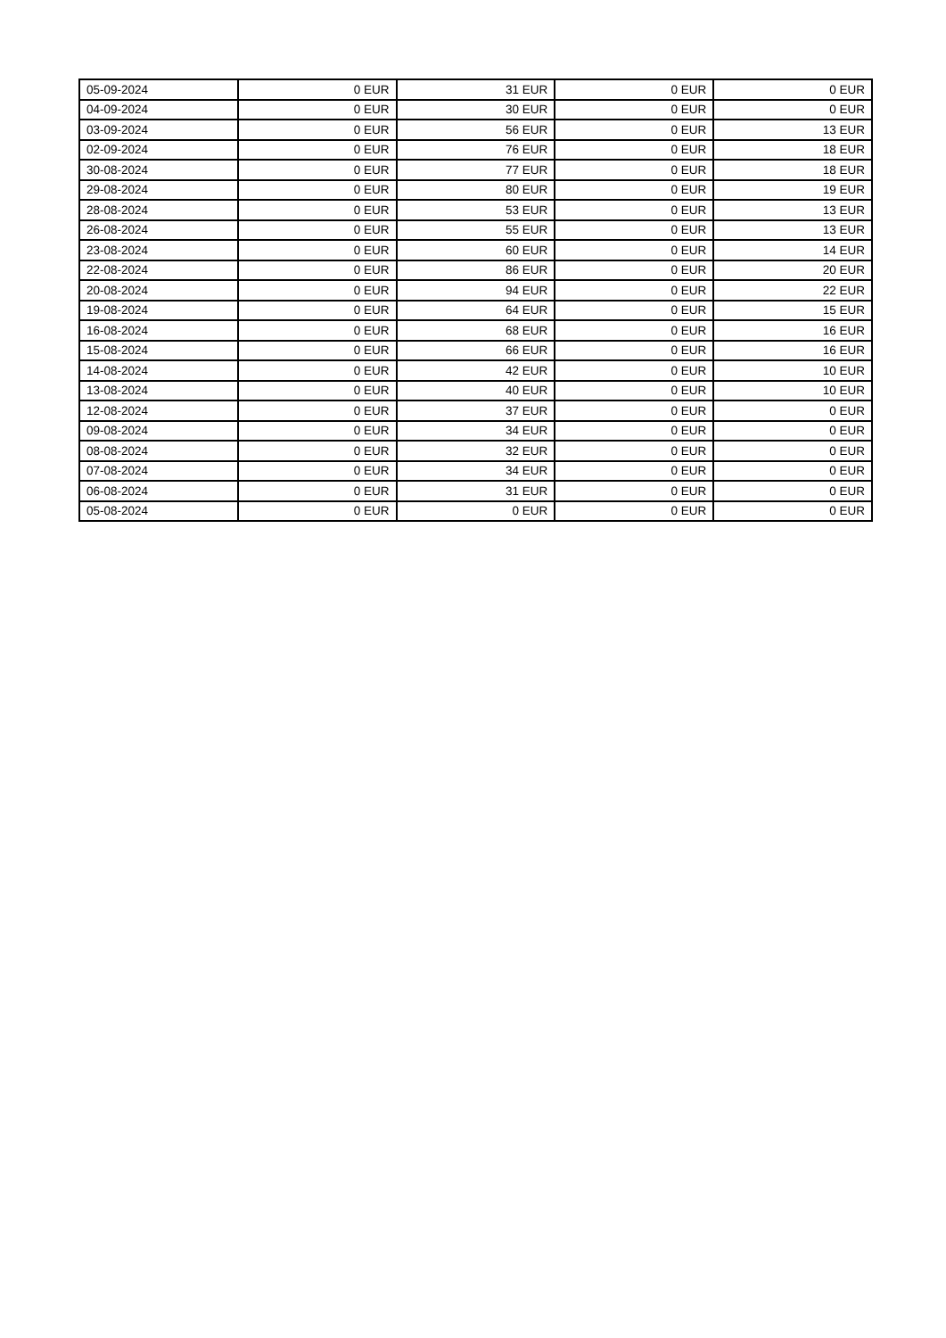| 05-09-2024 | 0 EUR | 31 EUR | 0 EUR | 0 EUR |
| 04-09-2024 | 0 EUR | 30 EUR | 0 EUR | 0 EUR |
| 03-09-2024 | 0 EUR | 56 EUR | 0 EUR | 13 EUR |
| 02-09-2024 | 0 EUR | 76 EUR | 0 EUR | 18 EUR |
| 30-08-2024 | 0 EUR | 77 EUR | 0 EUR | 18 EUR |
| 29-08-2024 | 0 EUR | 80 EUR | 0 EUR | 19 EUR |
| 28-08-2024 | 0 EUR | 53 EUR | 0 EUR | 13 EUR |
| 26-08-2024 | 0 EUR | 55 EUR | 0 EUR | 13 EUR |
| 23-08-2024 | 0 EUR | 60 EUR | 0 EUR | 14 EUR |
| 22-08-2024 | 0 EUR | 86 EUR | 0 EUR | 20 EUR |
| 20-08-2024 | 0 EUR | 94 EUR | 0 EUR | 22 EUR |
| 19-08-2024 | 0 EUR | 64 EUR | 0 EUR | 15 EUR |
| 16-08-2024 | 0 EUR | 68 EUR | 0 EUR | 16 EUR |
| 15-08-2024 | 0 EUR | 66 EUR | 0 EUR | 16 EUR |
| 14-08-2024 | 0 EUR | 42 EUR | 0 EUR | 10 EUR |
| 13-08-2024 | 0 EUR | 40 EUR | 0 EUR | 10 EUR |
| 12-08-2024 | 0 EUR | 37 EUR | 0 EUR | 0 EUR |
| 09-08-2024 | 0 EUR | 34 EUR | 0 EUR | 0 EUR |
| 08-08-2024 | 0 EUR | 32 EUR | 0 EUR | 0 EUR |
| 07-08-2024 | 0 EUR | 34 EUR | 0 EUR | 0 EUR |
| 06-08-2024 | 0 EUR | 31 EUR | 0 EUR | 0 EUR |
| 05-08-2024 | 0 EUR | 0 EUR | 0 EUR | 0 EUR |